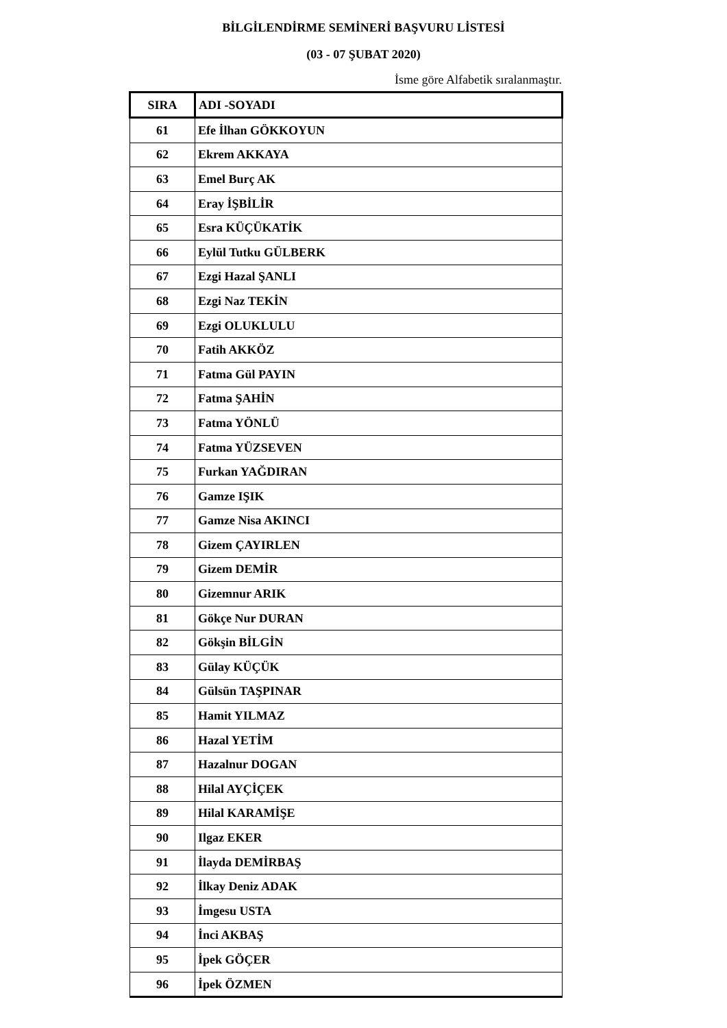BİLGİLENDİRME SEMİNERİ BAŞVURU LİSTESİ
(03 - 07 ŞUBAT 2020)
İsme göre Alfabetik sıralanmaştır.
| SIRA | ADI -SOYADI |
| --- | --- |
| 61 | Efe İlhan GÖKKOYUN |
| 62 | Ekrem AKKAYA |
| 63 | Emel Burç AK |
| 64 | Eray İŞBİLİR |
| 65 | Esra KÜÇÜKATİK |
| 66 | Eylül Tutku GÜLBERK |
| 67 | Ezgi Hazal ŞANLI |
| 68 | Ezgi Naz TEKİN |
| 69 | Ezgi OLUKLULU |
| 70 | Fatih AKKÖZ |
| 71 | Fatma Gül PAYIN |
| 72 | Fatma ŞAHİN |
| 73 | Fatma YÖNLÜ |
| 74 | Fatma YÜZSEVEN |
| 75 | Furkan YAĞDIRAN |
| 76 | Gamze IŞIK |
| 77 | Gamze Nisa AKINCI |
| 78 | Gizem ÇAYIRLEN |
| 79 | Gizem DEMİR |
| 80 | Gizemnur ARIK |
| 81 | Gökçe Nur DURAN |
| 82 | Gökşin BİLGİN |
| 83 | Gülay KÜÇÜK |
| 84 | Gülsün TAŞPINAR |
| 85 | Hamit YILMAZ |
| 86 | Hazal YETİM |
| 87 | Hazalnur DOGAN |
| 88 | Hilal AYÇİÇEK |
| 89 | Hilal KARAMİŞE |
| 90 | Ilgaz EKER |
| 91 | İlayda DEMİRBAŞ |
| 92 | İlkay Deniz ADAK |
| 93 | İmgesu USTA |
| 94 | İnci AKBAŞ |
| 95 | İpek GÖÇER |
| 96 | İpek ÖZMEN |